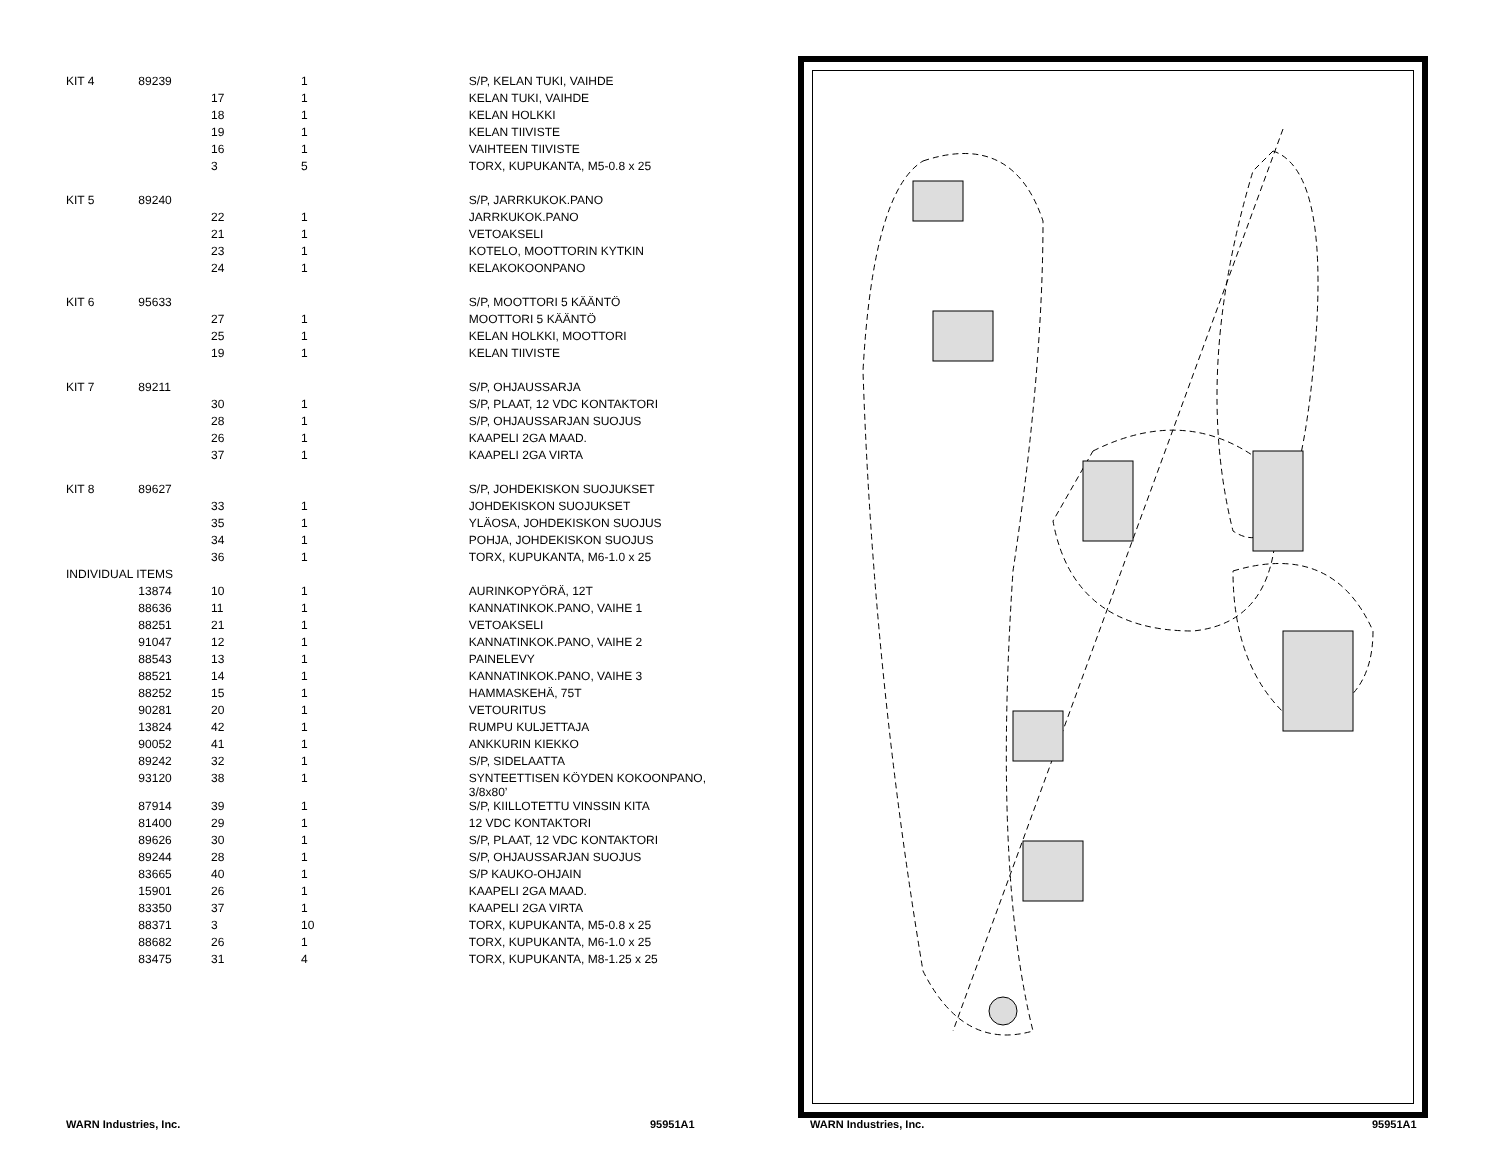| KIT 4 | 89239 | | 1 | S/P, KELAN TUKI, VAIHDE |
| | | 17 | 1 | KELAN TUKI, VAIHDE |
| | | 18 | 1 | KELAN HOLKKI |
| | | 19 | 1 | KELAN TIIVISTE |
| | | 16 | 1 | VAIHTEEN TIIVISTE |
| | | 3 | 5 | TORX, KUPUKANTA, M5-0.8 x 25 |
| KIT 5 | 89240 | | | S/P, JARRKUKOK.PANO |
| | | 22 | 1 | JARRKUKOK.PANO |
| | | 21 | 1 | VETOAKSELI |
| | | 23 | 1 | KOTELO, MOOTTORIN KYTKIN |
| | | 24 | 1 | KELAKOKOONPANO |
| KIT 6 | 95633 | | | S/P, MOOTTORI 5 KÄÄNTÖ |
| | | 27 | 1 | MOOTTORI 5 KÄÄNTÖ |
| | | 25 | 1 | KELAN HOLKKI, MOOTTORI |
| | | 19 | 1 | KELAN TIIVISTE |
| KIT 7 | 89211 | | | S/P, OHJAUSSARJA |
| | | 30 | 1 | S/P, PLAAT, 12 VDC KONTAKTORI |
| | | 28 | 1 | S/P, OHJAUSSARJAN SUOJUS |
| | | 26 | 1 | KAAPELI 2GA MAAD. |
| | | 37 | 1 | KAAPELI 2GA VIRTA |
| KIT 8 | 89627 | | | S/P, JOHDEKISKON SUOJUKSET |
| | | 33 | 1 | JOHDEKISKON SUOJUKSET |
| | | 35 | 1 | YLÄOSA, JOHDEKISKON SUOJUS |
| | | 34 | 1 | POHJA, JOHDEKISKON SUOJUS |
| | | 36 | 1 | TORX, KUPUKANTA, M6-1.0 x 25 |
| INDIVIDUAL ITEMS | | | | |
| | 13874 | 10 | 1 | AURINKOPYÖRÄ, 12T |
| | 88636 | 11 | 1 | KANNATINKOK.PANO, VAIHE 1 |
| | 88251 | 21 | 1 | VETOAKSELI |
| | 91047 | 12 | 1 | KANNATINKOK.PANO, VAIHE 2 |
| | 88543 | 13 | 1 | PAINELEVY |
| | 88521 | 14 | 1 | KANNATINKOK.PANO, VAIHE 3 |
| | 88252 | 15 | 1 | HAMMASKEHÄ, 75T |
| | 90281 | 20 | 1 | VETOURITUS |
| | 13824 | 42 | 1 | RUMPU KULJETTAJA |
| | 90052 | 41 | 1 | ANKKURIN KIEKKO |
| | 89242 | 32 | 1 | S/P, SIDELAATTA |
| | 93120 | 38 | 1 | SYNTEETTISEN KÖYDEN KOKOONPANO, 3/8x80’ |
| | 87914 | 39 | 1 | S/P, KIILLOTETTU VINSSIN KITA |
| | 81400 | 29 | 1 | 12 VDC KONTAKTORI |
| | 89626 | 30 | 1 | S/P, PLAAT, 12 VDC KONTAKTORI |
| | 89244 | 28 | 1 | S/P, OHJAUSSARJAN SUOJUS |
| | 83665 | 40 | 1 | S/P KAUKO-OHJAIN |
| | 15901 | 26 | 1 | KAAPELI 2GA MAAD. |
| | 83350 | 37 | 1 | KAAPELI 2GA VIRTA |
| | 88371 | 3 | 10 | TORX, KUPUKANTA, M5-0.8 x 25 |
| | 88682 | 26 | 1 | TORX, KUPUKANTA, M6-1.0 x 25 |
| | 83475 | 31 | 4 | TORX, KUPUKANTA, M8-1.25 x 25 |
WARN Industries, Inc. 95951A1 WARN Industries, Inc. 95951A1